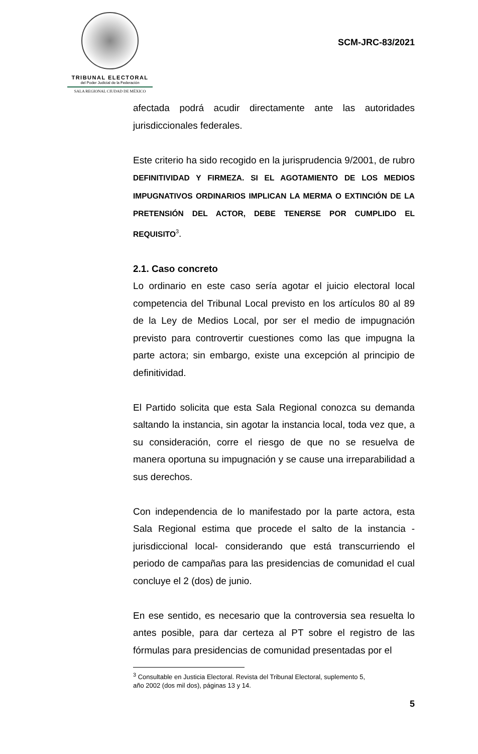TRIBUNAL ELECTORAL
del Poder Judicial de la Federación
SALA REGIONAL CIUDAD DE MÉXICO
SCM-JRC-83/2021
afectada podrá acudir directamente ante las autoridades jurisdiccionales federales.
Este criterio ha sido recogido en la jurisprudencia 9/2001, de rubro DEFINITIVIDAD Y FIRMEZA. SI EL AGOTAMIENTO DE LOS MEDIOS IMPUGNATIVOS ORDINARIOS IMPLICAN LA MERMA O EXTINCIÓN DE LA PRETENSIÓN DEL ACTOR, DEBE TENERSE POR CUMPLIDO EL REQUISITO<sup>3</sup>.
2.1. Caso concreto
Lo ordinario en este caso sería agotar el juicio electoral local competencia del Tribunal Local previsto en los artículos 80 al 89 de la Ley de Medios Local, por ser el medio de impugnación previsto para controvertir cuestiones como las que impugna la parte actora; sin embargo, existe una excepción al principio de definitividad.
El Partido solicita que esta Sala Regional conozca su demanda saltando la instancia, sin agotar la instancia local, toda vez que, a su consideración, corre el riesgo de que no se resuelva de manera oportuna su impugnación y se cause una irreparabilidad a sus derechos.
Con independencia de lo manifestado por la parte actora, esta Sala Regional estima que procede el salto de la instancia -jurisdiccional local- considerando que está transcurriendo el periodo de campañas para las presidencias de comunidad el cual concluye el 2 (dos) de junio.
En ese sentido, es necesario que la controversia sea resuelta lo antes posible, para dar certeza al PT sobre el registro de las fórmulas para presidencias de comunidad presentadas por el
<sup>3</sup> Consultable en Justicia Electoral. Revista del Tribunal Electoral, suplemento 5,
año 2002 (dos mil dos), páginas 13 y 14.
5